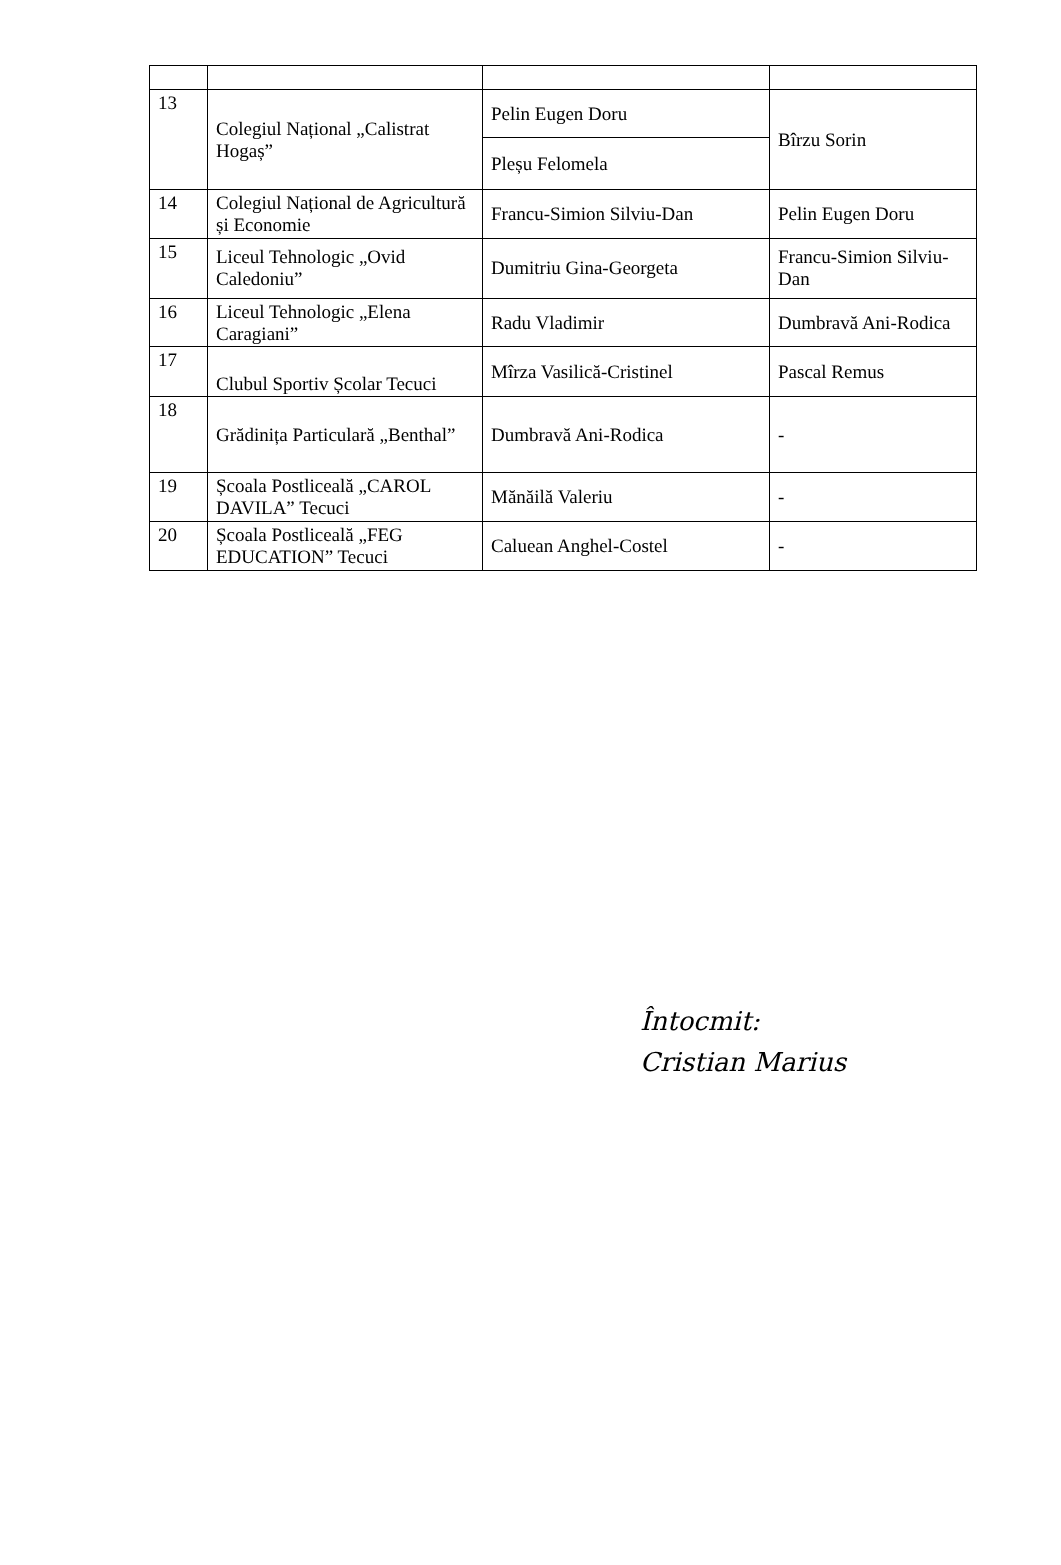| 13 | Colegiul Național „Calistrat Hogaș” | Pelin Eugen Doru | Bîrzu Sorin |
| | | Pleșu Felomela | |
| 14 | Colegiul Național de Agricultură și Economie | Francu-Simion Silviu-Dan | Pelin Eugen Doru |
| 15 | Liceul Tehnologic „Ovid Caledoniu” | Dumitriu Gina-Georgeta | Francu-Simion Silviu-Dan |
| 16 | Liceul Tehnologic „Elena Caragiani” | Radu Vladimir | Dumbravă Ani-Rodica |
| 17 | Clubul Sportiv Școlar Tecuci | Mîrza Vasilică-Cristinel | Pascal Remus |
| 18 | Grădinița Particulară „Benthal” | Dumbravă Ani-Rodica | - |
| 19 | Școala Postliceală „CAROL DAVILA” Tecuci | Mănăilă Valeriu | - |
| 20 | Școala Postliceală „FEG EDUCATION” Tecuci | Caluean Anghel-Costel | - |
Întocmit:
Cristian Marius